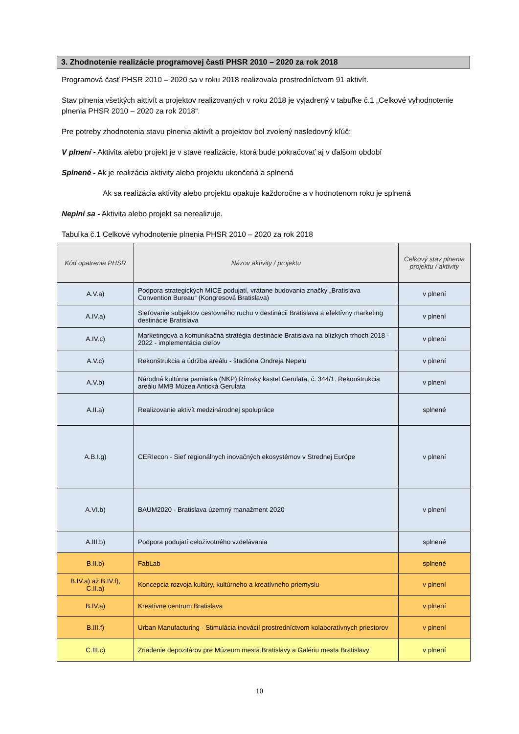3. Zhodnotenie realizácie programovej časti PHSR 2010 – 2020 za rok 2018
Programová časť PHSR 2010 – 2020 sa v roku 2018 realizovala prostredníctvom 91 aktivít.
Stav plnenia všetkých aktivít a projektov realizovaných v roku 2018 je vyjadrený v tabuľke č.1 „Celkové vyhodnotenie plnenia PHSR 2010 – 2020 za rok 2018“.
Pre potreby zhodnotenia stavu plnenia aktivít a projektov bol zvolený nasledovný kľúč:
V plnení - Aktivita alebo projekt je v stave realizácie, ktorá bude pokračovať aj v ďalšom období
Splnené - Ak je realizácia aktivity alebo projektu ukončená a splnená
Ak sa realizácia aktivity alebo projektu opakuje každoročne a v hodnotenom roku je splnená
Neplní sa - Aktivita alebo projekt sa nerealizuje.
Tabuľka č.1 Celkové vyhodnotenie plnenia PHSR 2010 – 2020 za rok 2018
| Kód opatrenia PHSR | Názov aktivity / projektu | Celkový stav plnenia projektu / aktivity |
| --- | --- | --- |
| A.V.a) | Podpora strategických MICE podujatí, vrátane budovania značky „Bratislava Convention Bureau“ (Kongresová Bratislava) | v plnení |
| A.IV.a) | Sieťovanie subjektov cestovného ruchu v destinácii Bratislava a efektívny marketing destinácie Bratislava | v plnení |
| A.IV.c) | Marketingová a komunikačná stratégia destinácie Bratislava na blízkych trhoch 2018 - 2022 - implementácia cieľov | v plnení |
| A.V.c) | Rekonštrukcia a údržba areálu - štadióna Ondreja Nepelu | v plnení |
| A.V.b) | Národná kultúrna pamiatka (NKP) Rímsky kastel Gerulata, č. 344/1. Rekonštrukcia areálu MMB Múzea Antická Gerulata | v plnení |
| A.II.a) | Realizovanie aktivít medzinárodnej spolupráce | splnené |
| A.B.I.g) | CERIecon - Sieť regionálnych inovačných ekosystémov v Strednej Európe | v plnení |
| A.VI.b) | BAUM2020 - Bratislava územný manažment 2020 | v plnení |
| A.III.b) | Podpora podujatí celoživotného vzdelávania | splnené |
| B.II.b) | FabLab | splnené |
| B.IV.a) až B.IV.f), C.II.a) | Koncepcia rozvoja kultúry, kultúrneho a kreatívneho priemyslu | v plnení |
| B.IV.a) | Kreatívne centrum Bratislava | v plnení |
| B.III.f) | Urban Manufacturing - Stimulácia inovácií prostredníctvom kolaboratívnych priestorov | v plnení |
| C.III.c) | Zriadenie depozitárov pre Múzeum mesta Bratislavy a Galériu mesta Bratislavy | v plnení |
10